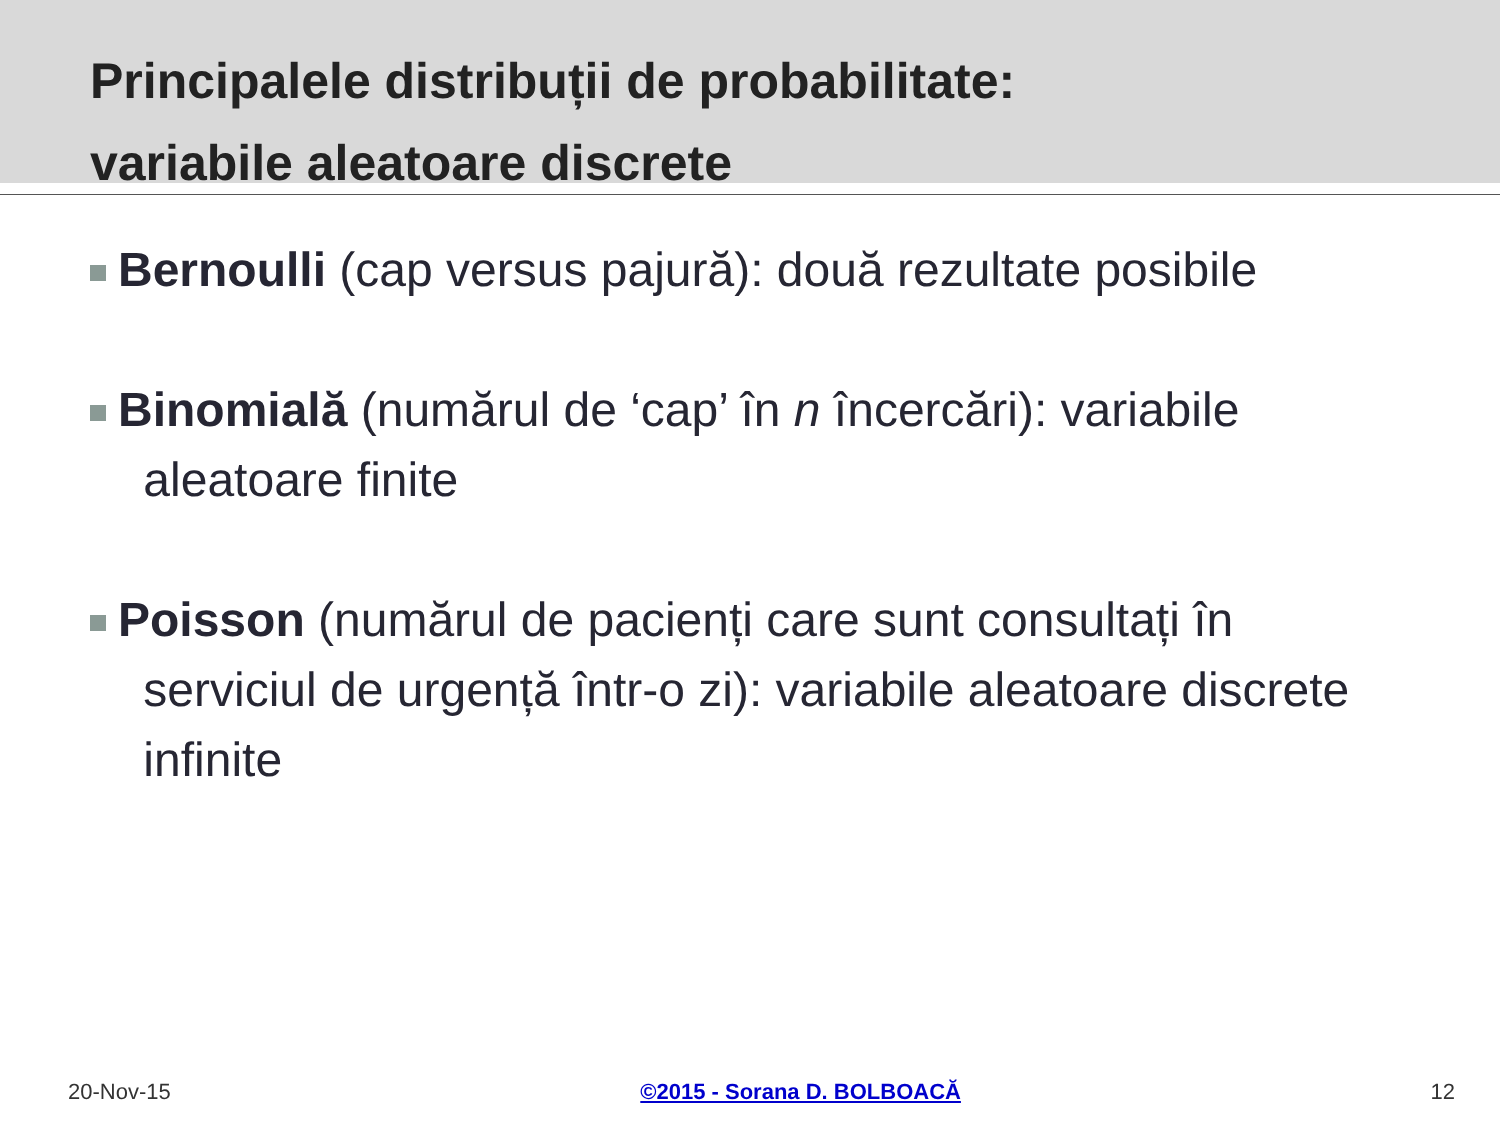Principalele distribuții de probabilitate:
variabile aleatoare discrete
Bernoulli (cap versus pajură): două rezultate posibile
Binomială (numărul de ‘cap’ în n încercări): variabile
aleatoare finite
Poisson (numărul de pacienți care sunt consultați în
serviciul de urgență într-o zi): variabile aleatoare discrete
infinite
20-Nov-15 ©2015 - Sorana D. BOLBOACĂ 12